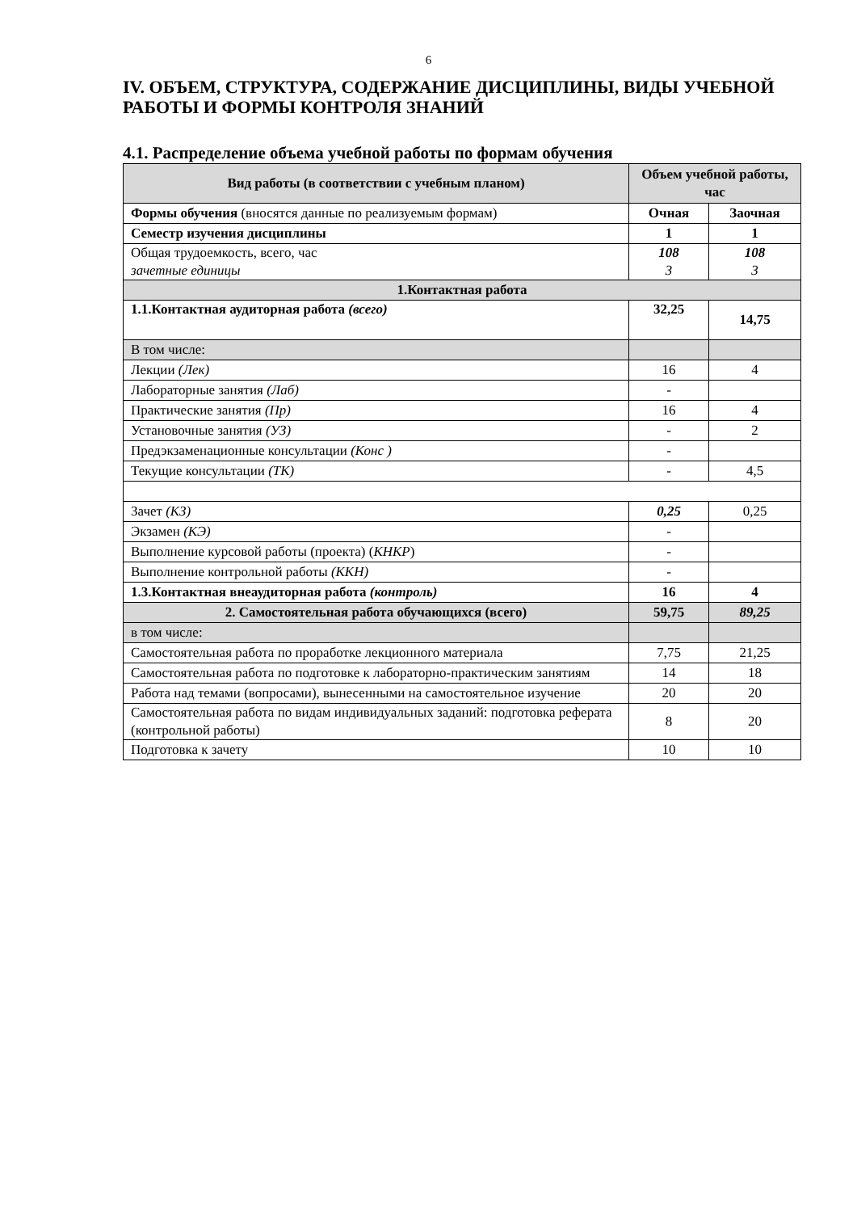6
IV. ОБЪЕМ, СТРУКТУРА, СОДЕРЖАНИЕ ДИСЦИПЛИНЫ, ВИДЫ УЧЕБНОЙ РАБОТЫ И ФОРМЫ КОНТРОЛЯ ЗНАНИЙ
4.1. Распределение объема учебной работы по формам обучения
| Вид работы (в соответствии с учебным планом) | Объем учебной работы, час | |
| --- | --- | --- |
| Формы обучения (вносятся данные по реализуемым формам) | Очная | Заочная |
| Семестр изучения дисциплины | 1 | 1 |
| Общая трудоемкость, всего, час зачетные единицы | 108 3 | 108 3 |
| 1.Контактная работа | | |
| 1.1.Контактная аудиторная работа (всего) | 32,25 | 14,75 |
| В том числе: | | |
| Лекции (Лек) | 16 | 4 |
| Лабораторные занятия (Лаб) | - | |
| Практические занятия (Пр) | 16 | 4 |
| Установочные занятия (УЗ) | - | 2 |
| Предэкзаменационные консультации (Конс ) | - | |
| Текущие консультации (ТК) | - | 4,5 |
| Зачет (КЗ) | 0,25 | 0,25 |
| Экзамен (КЭ) | - | |
| Выполнение курсовой работы (проекта) ( КНКР ) | - | |
| Выполнение контрольной работы (ККН) | - | |
| 1.3.Контактная внеаудиторная работа (контроль) | 16 | 4 |
| 2. Самостоятельная работа обучающихся (всего) | 59,75 | 89,25 |
| в том числе: | | |
| Самостоятельная работа по проработке лекционного материала | 7,75 | 21,25 |
| Самостоятельная работа по подготовке к лабораторно-практическим занятиям | 14 | 18 |
| Работа над темами (вопросами), вынесенными на самостоятельное изучение | 20 | 20 |
| Самостоятельная работа по видам индивидуальных заданий: подготовка реферата (контрольной работы) | 8 | 20 |
| Подготовка к зачету | 10 | 10 |